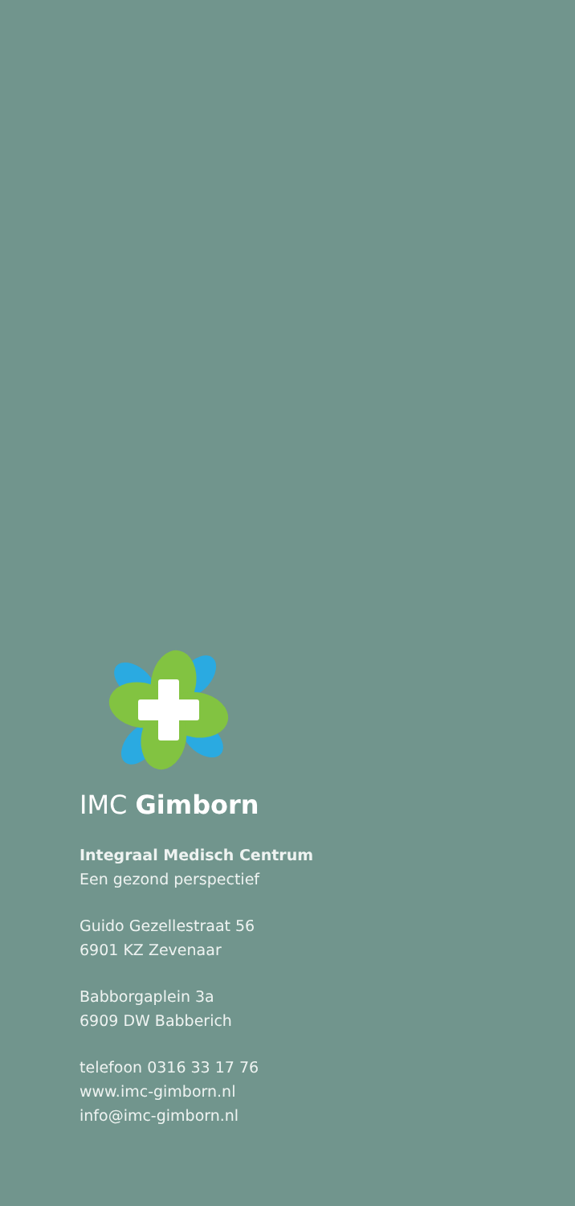IMC Gimborn
Integraal Medisch Centrum
Een gezond perspectief
Guido Gezellestraat 56
6901 KZ Zevenaar
Babborgaplein 3a
6909 DW Babberich
telefoon 0316 33 17 76
www.imc-gimborn.nl
info@imc-gimborn.nl